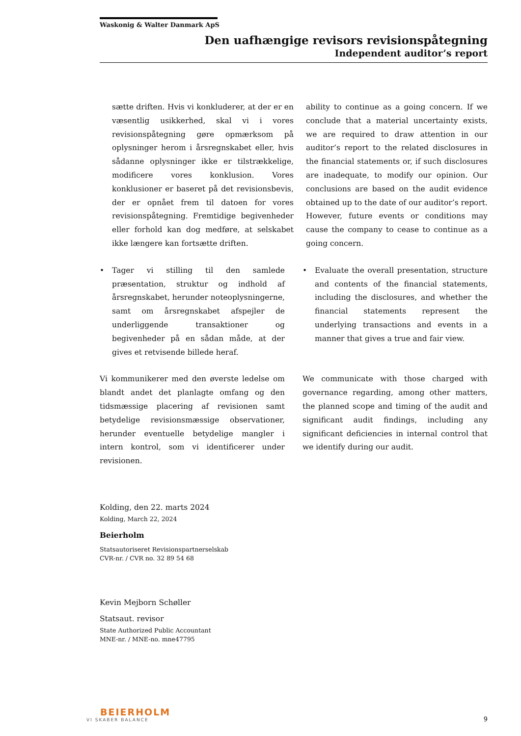Waskonig & Walter Danmark ApS
Den uafhængige revisors revisionspåtegning
Independent auditor’s report
sætte driften. Hvis vi konkluderer, at der er en væsentlig usikkerhed, skal vi i vores revisionspåtegning gøre opmærksom på oplysninger herom i årsregnskabet eller, hvis sådanne oplysninger ikke er tilstrækkelige, modificere vores konklusion. Vores konklusioner er baseret på det revisionsbevis, der er opnået frem til datoen for vores revisionspåtegning. Fremtidige begivenheder eller forhold kan dog medføre, at selskabet ikke længere kan fortsætte driften.
ability to continue as a going concern. If we conclude that a material uncertainty exists, we are required to draw attention in our auditor’s report to the related disclosures in the financial statements or, if such disclosures are inadequate, to modify our opinion. Our conclusions are based on the audit evidence obtained up to the date of our auditor’s report. However, future events or conditions may cause the company to cease to continue as a going concern.
• Tager vi stilling til den samlede præsentation, struktur og indhold af årsregnskabet, herunder noteoplysningerne, samt om årsregnskabet afspejler de underliggende transaktioner og begivenheder på en sådan måde, at der gives et retvisende billede heraf.
• Evaluate the overall presentation, structure and contents of the financial statements, including the disclosures, and whether the financial statements represent the underlying transactions and events in a manner that gives a true and fair view.
Vi kommunikerer med den øverste ledelse om blandt andet det planlagte omfang og den tidsmæssige placering af revisionen samt betydelige revisionsmæssige observationer, herunder eventuelle betydelige mangler i intern kontrol, som vi identificerer under revisionen.
We communicate with those charged with governance regarding, among other matters, the planned scope and timing of the audit and significant audit findings, including any significant deficiencies in internal control that we identify during our audit.
Kolding, den 22. marts 2024
Kolding, March 22, 2024
Beierholm
Statsautoriseret Revisionspartnerselskab
CVR-nr. / CVR no. 32 89 54 68
Kevin Mejborn Schøller
Statsaut. revisor
State Authorized Public Accountant
MNE-nr. / MNE-no. mne47795
BEIERHOLM
VI SKABER BALANCE
9